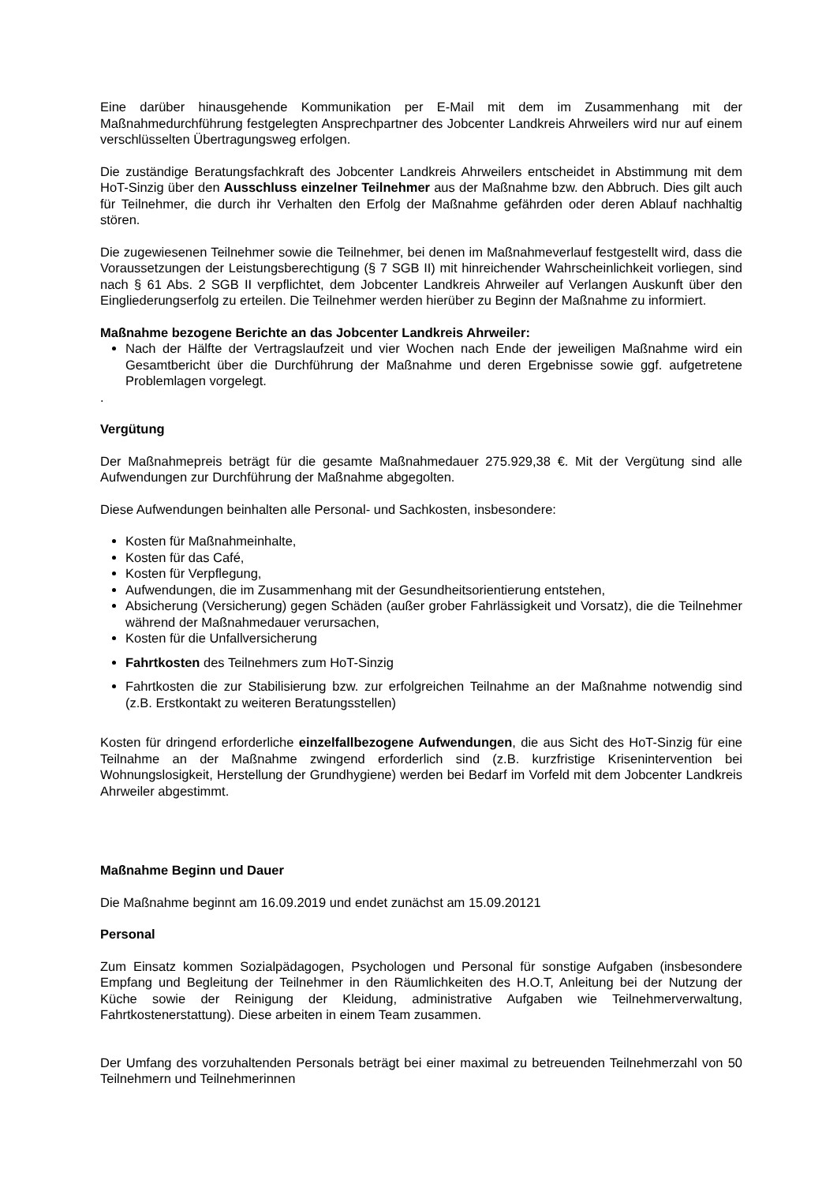Eine darüber hinausgehende Kommunikation per E-Mail mit dem im Zusammenhang mit der Maßnahmedurchführung festgelegten Ansprechpartner des Jobcenter Landkreis Ahrweilers wird nur auf einem verschlüsselten Übertragungsweg erfolgen.
Die zuständige Beratungsfachkraft des Jobcenter Landkreis Ahrweilers entscheidet in Abstimmung mit dem HoT-Sinzig über den Ausschluss einzelner Teilnehmer aus der Maßnahme bzw. den Abbruch. Dies gilt auch für Teilnehmer, die durch ihr Verhalten den Erfolg der Maßnahme gefährden oder deren Ablauf nachhaltig stören.
Die zugewiesenen Teilnehmer sowie die Teilnehmer, bei denen im Maßnahmeverlauf festgestellt wird, dass die Voraussetzungen der Leistungsberechtigung (§ 7 SGB II) mit hinreichender Wahrscheinlichkeit vorliegen, sind nach § 61 Abs. 2 SGB II verpflichtet, dem Jobcenter Landkreis Ahrweiler auf Verlangen Auskunft über den Eingliederungserfolg zu erteilen. Die Teilnehmer werden hierüber zu Beginn der Maßnahme zu informiert.
Maßnahme bezogene Berichte an das Jobcenter Landkreis Ahrweiler:
Nach der Hälfte der Vertragslaufzeit und vier Wochen nach Ende der jeweiligen Maßnahme wird ein Gesamtbericht über die Durchführung der Maßnahme und deren Ergebnisse sowie ggf. aufgetretene Problemlagen vorgelegt.
.
Vergütung
Der Maßnahmepreis beträgt für die gesamte Maßnahmedauer 275.929,38 €. Mit der Vergütung sind alle Aufwendungen zur Durchführung der Maßnahme abgegolten.
Diese Aufwendungen beinhalten alle Personal- und Sachkosten, insbesondere:
Kosten für Maßnahmeinhalte,
Kosten für das Café,
Kosten für Verpflegung,
Aufwendungen, die im Zusammenhang mit der Gesundheitsorientierung entstehen,
Absicherung (Versicherung) gegen Schäden (außer grober Fahrlässigkeit und Vorsatz), die die Teilnehmer während der Maßnahmedauer verursachen,
Kosten für die Unfallversicherung
Fahrtkosten des Teilnehmers zum HoT-Sinzig
Fahrtkosten die zur Stabilisierung bzw. zur erfolgreichen Teilnahme an der Maßnahme notwendig sind (z.B. Erstkontakt zu weiteren Beratungsstellen)
Kosten für dringend erforderliche einzelfallbezogene Aufwendungen, die aus Sicht des HoT-Sinzig für eine Teilnahme an der Maßnahme zwingend erforderlich sind (z.B. kurzfristige Krisenintervention bei Wohnungslosigkeit, Herstellung der Grundhygiene) werden bei Bedarf im Vorfeld mit dem Jobcenter Landkreis Ahrweiler abgestimmt.
Maßnahme Beginn und Dauer
Die Maßnahme beginnt am 16.09.2019 und endet zunächst am 15.09.20121
Personal
Zum Einsatz kommen Sozialpädagogen, Psychologen und Personal für sonstige Aufgaben (insbesondere Empfang und Begleitung der Teilnehmer in den Räumlichkeiten des H.O.T, Anleitung bei der Nutzung der Küche sowie der Reinigung der Kleidung, administrative Aufgaben wie Teilnehmerverwaltung, Fahrtkostenerstattung). Diese arbeiten in einem Team zusammen.
Der Umfang des vorzuhaltenden Personals beträgt bei einer maximal zu betreuenden Teilnehmerzahl von 50 Teilnehmern und Teilnehmerinnen